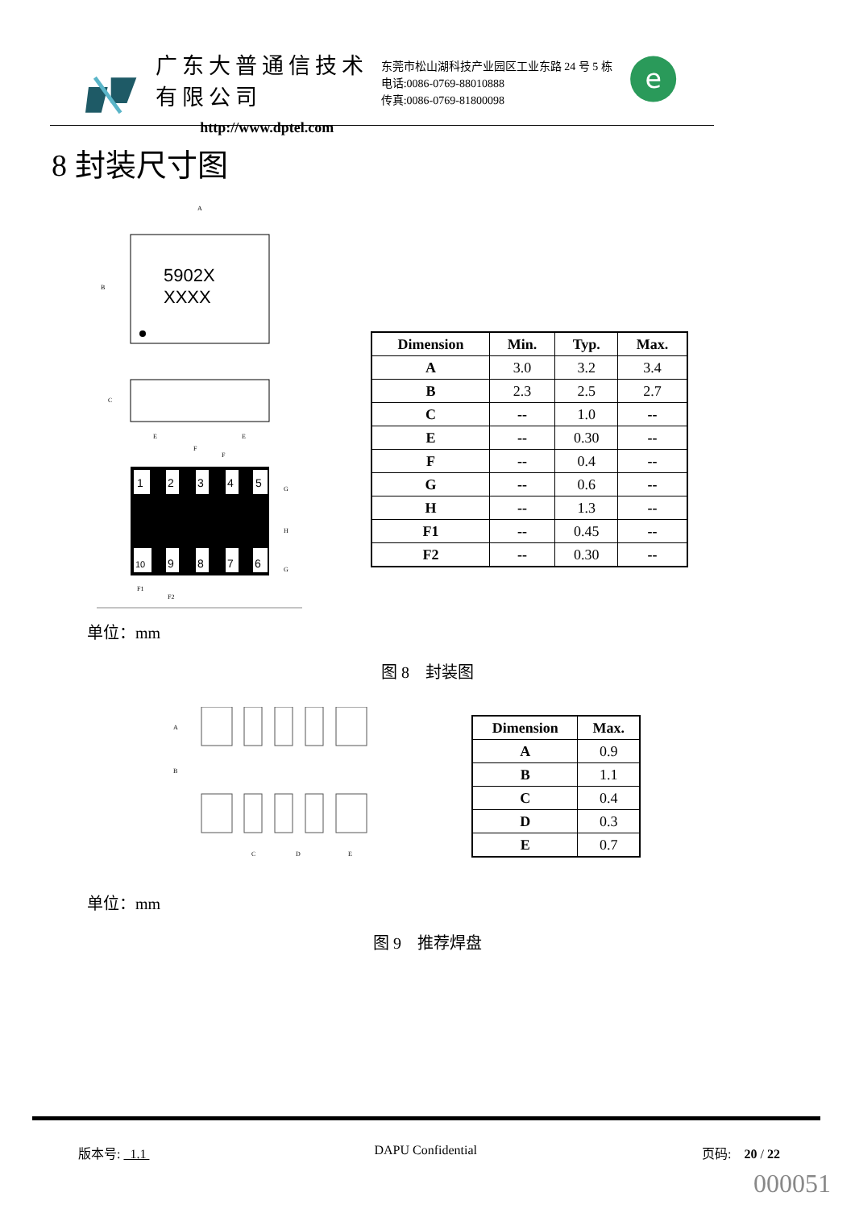广东大普通信技术有限公司
http://www.dptel.com
东莞市松山湖科技产业园区工业东路 24 号 5 栋
电话:0086-0769-88010888
传真:0086-0769-81800098
e
8 封装尺寸图
5902X
XXXX
A
B
C
1
2
3
4
5
10
9
8
7
6
E
E
F
F
G
H
G
F1
F2
| Dimension | Min. | Typ. | Max. |
| --- | --- | --- | --- |
| A | 3.0 | 3.2 | 3.4 |
| B | 2.3 | 2.5 | 2.7 |
| C | -- | 1.0 | -- |
| E | -- | 0.30 | -- |
| F | -- | 0.4 | -- |
| G | -- | 0.6 | -- |
| H | -- | 1.3 | -- |
| F1 | -- | 0.45 | -- |
| F2 | -- | 0.30 | -- |
单位：mm
图 8　封装图
A
B
C
D
E
| Dimension | Max. |
| --- | --- |
| A | 0.9 |
| B | 1.1 |
| C | 0.4 |
| D | 0.3 |
| E | 0.7 |
单位：mm
图 9　推荐焊盘
版本号: 1.1 DAPU Confidential 页码:　20 / 22
000051